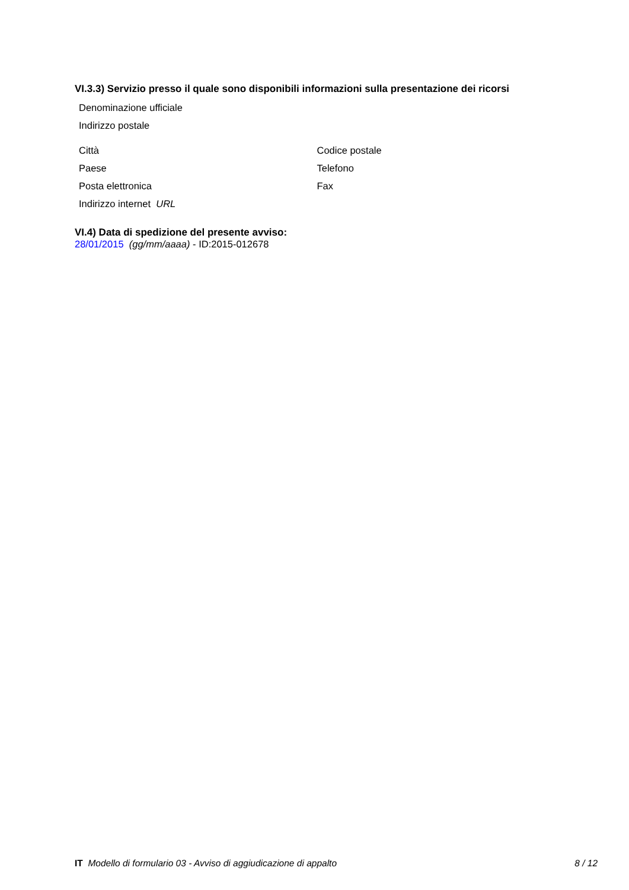VI.3.3) Servizio presso il quale sono disponibili informazioni sulla presentazione dei ricorsi
Denominazione ufficiale
Indirizzo postale
Città Codice postale
Paese Telefono
Posta elettronica Fax
Indirizzo internet URL
VI.4) Data di spedizione del presente avviso:
28/01/2015 (gg/mm/aaaa) - ID:2015-012678
IT Modello di formulario 03 - Avviso di aggiudicazione di appalto 8 / 12